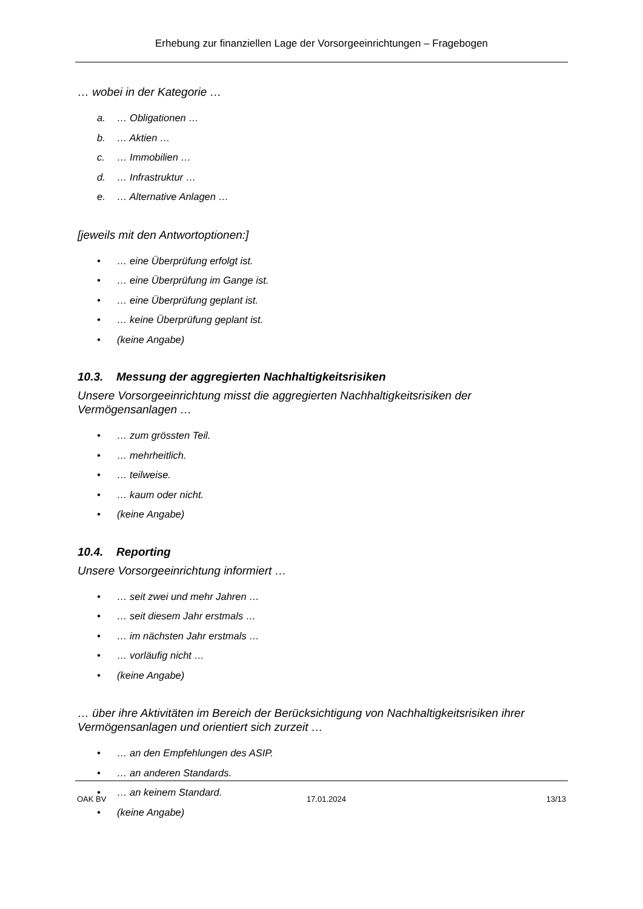Erhebung zur finanziellen Lage der Vorsorgeeinrichtungen – Fragebogen
… wobei in der Kategorie …
a. … Obligationen …
b. … Aktien …
c. … Immobilien …
d. … Infrastruktur …
e. … Alternative Anlagen …
[jeweils mit den Antwortoptionen:]
• … eine Überprüfung erfolgt ist.
• … eine Überprüfung im Gange ist.
• … eine Überprüfung geplant ist.
• … keine Überprüfung geplant ist.
• (keine Angabe)
10.3. Messung der aggregierten Nachhaltigkeitsrisiken
Unsere Vorsorgeeinrichtung misst die aggregierten Nachhaltigkeitsrisiken der Vermögensanlagen …
• … zum grössten Teil.
• … mehrheitlich.
• … teilweise.
• … kaum oder nicht.
• (keine Angabe)
10.4. Reporting
Unsere Vorsorgeeinrichtung informiert …
• … seit zwei und mehr Jahren …
• … seit diesem Jahr erstmals …
• … im nächsten Jahr erstmals …
• … vorläufig nicht …
• (keine Angabe)
… über ihre Aktivitäten im Bereich der Berücksichtigung von Nachhaltigkeitsrisiken ihrer Vermögensanlagen und orientiert sich zurzeit …
• … an den Empfehlungen des ASIP.
• … an anderen Standards.
• … an keinem Standard.
• (keine Angabe)
OAK BV 17.01.2024 13/13